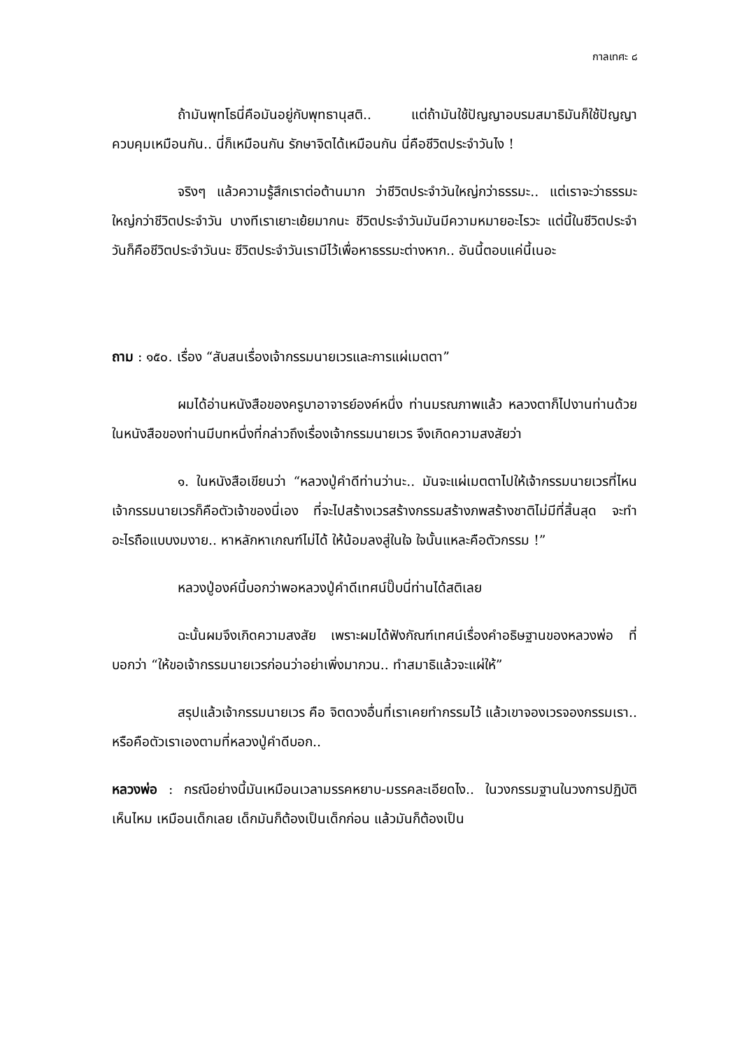กาลเทศะ ๘
ถ้ามันพุทโธนี่คือมันอยู่กับพุทธานุสติ.. แต่ถ้ามันใช้ปัญญาอบรมสมาธิมันก็ใช้ปัญญาควบคุมเหมือนกัน.. นี่ก็เหมือนกัน รักษาจิตได้เหมือนกัน นี่คือชีวิตประจำวันไง !
จริงๆ แล้วความรู้สึกเราต่อต้านมาก ว่าชีวิตประจำวันใหญ่กว่าธรรมะ.. แต่เราจะว่าธรรมะใหญ่กว่าชีวิตประจำวัน บางทีเราเยาะเย้ยมากนะ ชีวิตประจำวันมันมีความหมายอะไรวะ แต่นี้ในชีวิตประจำวันก็คือชีวิตประจำวันนะ ชีวิตประจำวันเรามีไว้เพื่อหาธรรมะต่างหาก.. อันนี้ตอบแค่นี้เนอะ
ถาม : ๑๕๐. เรื่อง “สับสนเรื่องเจ้ากรรมนายเวรและการแผ่เมตตา”
ผมได้อ่านหนังสือของครูบาอาจารย์องค์หนึ่ง ท่านมรณภาพแล้ว หลวงตาก็ไปงานท่านด้วย ในหนังสือของท่านมีบทหนึ่งที่กล่าวถึงเรื่องเจ้ากรรมนายเวร จึงเกิดความสงสัยว่า
๑. ในหนังสือเขียนว่า “หลวงปู่คำดีท่านว่านะ.. มันจะแผ่เมตตาไปให้เจ้ากรรมนายเวรที่ไหน เจ้ากรรมนายเวรก็คือตัวเจ้าของนี่เอง ที่จะไปสร้างเวรสร้างกรรมสร้างภพสร้างชาติไม่มีที่สิ้นสุด จะทำอะไรถือแบบงมงาย.. หาหลักหาเกณฑ์ไม่ได้ ให้น้อมลงสู่ในใจ ใจนั้นแหละคือตัวกรรม !”
หลวงปู่องค์นี้บอกว่าพอหลวงปู่คำดีเทศน์ปั๊บนี่ท่านได้สติเลย
ฉะนั้นผมจึงเกิดความสงสัย เพราะผมได้ฟังกัณฑ์เทศน์เรื่องคำอธิษฐานของหลวงพ่อ ที่บอกว่า “ให้ขอเจ้ากรรมนายเวรก่อนว่าอย่าเพิ่งมากวน.. ทำสมาธิแล้วจะแผ่ให้”
สรุปแล้วเจ้ากรรมนายเวร คือ จิตดวงอื่นที่เราเคยทำกรรมไว้ แล้วเขาจองเวรจองกรรมเรา.. หรือคือตัวเราเองตามที่หลวงปู่คำดีบอก..
หลวงพ่อ : กรณีอย่างนี้มันเหมือนเวลามรรคหยาบ-มรรคละเอียดไง.. ในวงกรรมฐานในวงการปฏิบัติ เห็นไหม เหมือนเด็กเลย เด็กมันก็ต้องเป็นเด็กก่อน แล้วมันก็ต้องเป็น